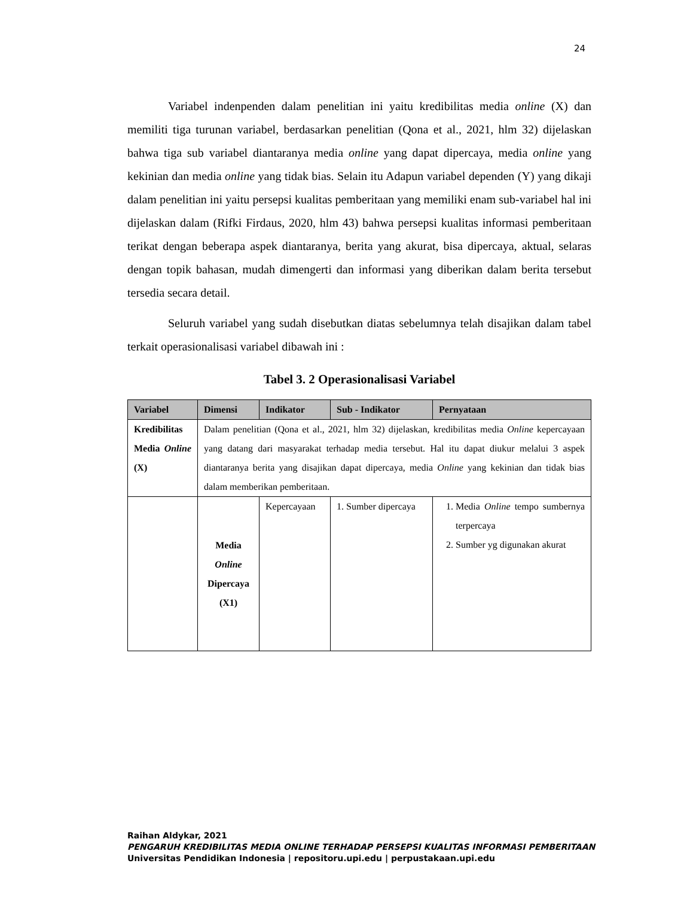24
Variabel indenpenden dalam penelitian ini yaitu kredibilitas media online (X) dan memiliti tiga turunan variabel, berdasarkan penelitian (Qona et al., 2021, hlm 32) dijelaskan bahwa tiga sub variabel diantaranya media online yang dapat dipercaya, media online yang kekinian dan media online yang tidak bias. Selain itu Adapun variabel dependen (Y) yang dikaji dalam penelitian ini yaitu persepsi kualitas pemberitaan yang memiliki enam sub-variabel hal ini dijelaskan dalam (Rifki Firdaus, 2020, hlm 43) bahwa persepsi kualitas informasi pemberitaan terikat dengan beberapa aspek diantaranya, berita yang akurat, bisa dipercaya, aktual, selaras dengan topik bahasan, mudah dimengerti dan informasi yang diberikan dalam berita tersebut tersedia secara detail.
Seluruh variabel yang sudah disebutkan diatas sebelumnya telah disajikan dalam tabel terkait operasionalisasi variabel dibawah ini :
Tabel 3. 2 Operasionalisasi Variabel
| Variabel | Dimensi | Indikator | Sub - Indikator | Pernyataan |
| --- | --- | --- | --- | --- |
| Kredibilitas Media Online (X) | Dalam penelitian (Qona et al., 2021, hlm 32) dijelaskan, kredibilitas media Online kepercayaan yang datang dari masyarakat terhadap media tersebut. Hal itu dapat diukur melalui 3 aspek diantaranya berita yang disajikan dapat dipercaya, media Online yang kekinian dan tidak bias dalam memberikan pemberitaan. | | | |
| | Media Online Dipercaya (X1) | Kepercayaan | 1. Sumber dipercaya | 1. Media Online tempo sumbernya terpercaya 2. Sumber yg digunakan akurat |
Raihan Aldykar, 2021
PENGARUH KREDIBILITAS MEDIA ONLINE TERHADAP PERSEPSI KUALITAS INFORMASI PEMBERITAAN
Universitas Pendidikan Indonesia | repositoru.upi.edu | perpustakaan.upi.edu